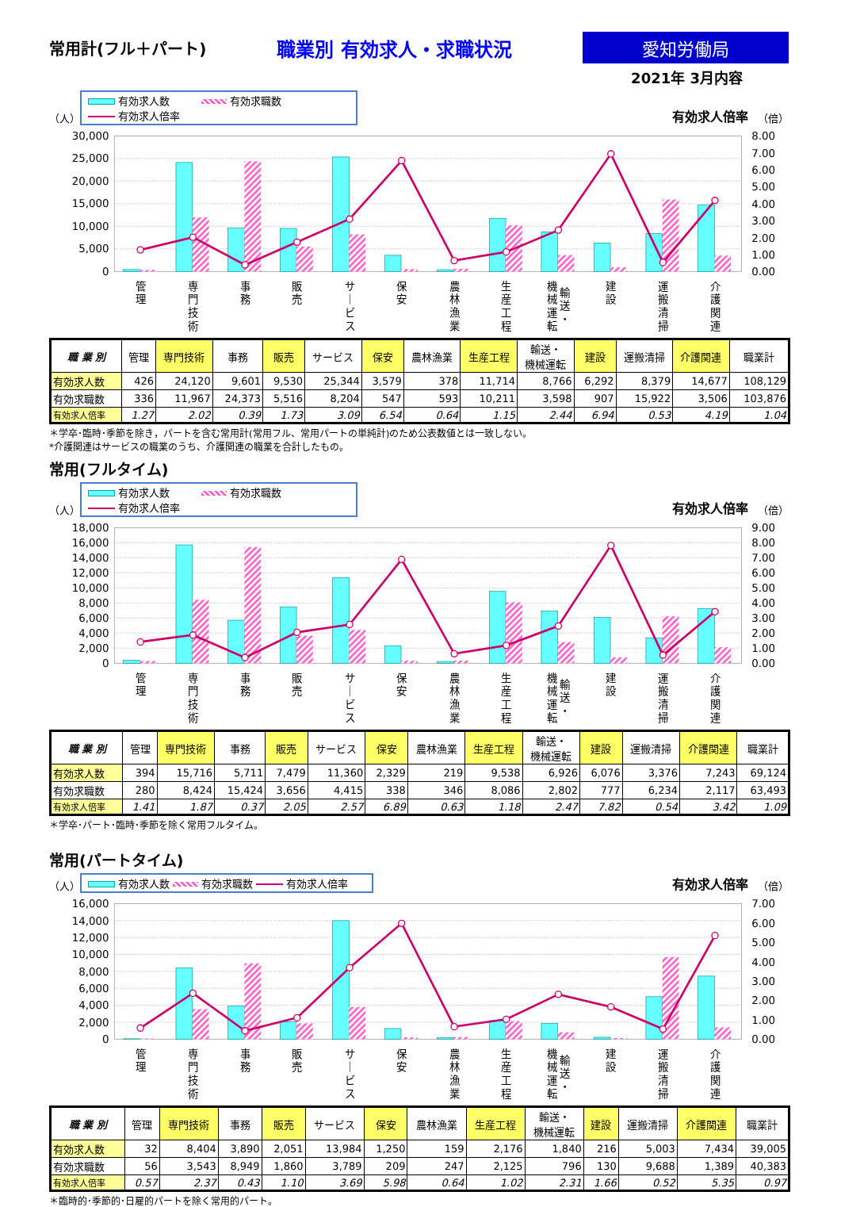常用計(フル＋パート)
職業別 有効求人・求職状況
愛知労働局
2021年 3月内容
（人）
有効求人数 有効求職数
有効求人倍率
有効求人倍率 （倍）
30,000
25,000
20,000
15,000
10,000
5,000
0
8.00
7.00
6.00
5.00
4.00
3.00
2.00
1.00
0.00
管 理
専 門 技 術
事 務
販 売
サ ｜ ビ ス
保 安
農 林 漁 業
生 産 工 程
輸 送 ・
機 械 運 転
建 設
運 搬 清 掃
介 護 関 連
| 職 業 別 | 管理 | 専門技術 | 事務 | 販売 | サービス | 保安 | 農林漁業 | 生産工程 | 輸送・ 機械運転 | 建設 | 運搬清掃 | 介護関連 | 職業計 |
| --- | --- | --- | --- | --- | --- | --- | --- | --- | --- | --- | --- | --- | --- |
| 有効求人数 | 426 | 24,120 | 9,601 | 9,530 | 25,344 | 3,579 | 378 | 11,714 | 8,766 | 6,292 | 8,379 | 14,677 | 108,129 |
| 有効求職数 | 336 | 11,967 | 24,373 | 5,516 | 8,204 | 547 | 593 | 10,211 | 3,598 | 907 | 15,922 | 3,506 | 103,876 |
| 有効求人倍率 | 1.27 | 2.02 | 0.39 | 1.73 | 3.09 | 6.54 | 0.64 | 1.15 | 2.44 | 6.94 | 0.53 | 4.19 | 1.04 |
＊学卒･臨時･季節を除き，パートを含む常用計(常用フル、常用パートの単純計)のため公表数値とは一致しない。
*介護関連はサービスの職業のうち、介護関連の職業を合計したもの。
常用(フルタイム)
（人）
有効求人数 有効求職数
有効求人倍率
有効求人倍率 （倍）
18,000
16,000
14,000
12,000
10,000
8,000
6,000
4,000
2,000
0
9.00
8.00
7.00
6.00
5.00
4.00
3.00
2.00
1.00
0.00
管 理
専 門 技 術
事 務
販 売
サ ｜ ビ ス
保 安
農 林 漁 業
生 産 工 程
輸 送 ・
機 械 運 転
建 設
運 搬 清 掃
介 護 関 連
| 職 業 別 | 管理 | 専門技術 | 事務 | 販売 | サービス | 保安 | 農林漁業 | 生産工程 | 輸送・ 機械運転 | 建設 | 運搬清掃 | 介護関連 | 職業計 |
| --- | --- | --- | --- | --- | --- | --- | --- | --- | --- | --- | --- | --- | --- |
| 有効求人数 | 394 | 15,716 | 5,711 | 7,479 | 11,360 | 2,329 | 219 | 9,538 | 6,926 | 6,076 | 3,376 | 7,243 | 69,124 |
| 有効求職数 | 280 | 8,424 | 15,424 | 3,656 | 4,415 | 338 | 346 | 8,086 | 2,802 | 777 | 6,234 | 2,117 | 63,493 |
| 有効求人倍率 | 1.41 | 1.87 | 0.37 | 2.05 | 2.57 | 6.89 | 0.63 | 1.18 | 2.47 | 7.82 | 0.54 | 3.42 | 1.09 |
＊学卒･パート･臨時･季節を除く常用フルタイム。
常用(パートタイム)
（人）
有効求人数 有効求職数 有効求人倍率
有効求人倍率 （倍）
16,000
14,000
12,000
10,000
8,000
6,000
4,000
2,000
0
7.00
6.00
5.00
4.00
3.00
2.00
1.00
0.00
管 理
専 門 技 術
事 務
販 売
サ ｜ ビ ス
保 安
農 林 漁 業
生 産 工 程
輸 送 ・
機 械 運 転
建 設
運 搬 清 掃
介 護 関 連
| 職 業 別 | 管理 | 専門技術 | 事務 | 販売 | サービス | 保安 | 農林漁業 | 生産工程 | 輸送・ 機械運転 | 建設 | 運搬清掃 | 介護関連 | 職業計 |
| --- | --- | --- | --- | --- | --- | --- | --- | --- | --- | --- | --- | --- | --- |
| 有効求人数 | 32 | 8,404 | 3,890 | 2,051 | 13,984 | 1,250 | 159 | 2,176 | 1,840 | 216 | 5,003 | 7,434 | 39,005 |
| 有効求職数 | 56 | 3,543 | 8,949 | 1,860 | 3,789 | 209 | 247 | 2,125 | 796 | 130 | 9,688 | 1,389 | 40,383 |
| 有効求人倍率 | 0.57 | 2.37 | 0.43 | 1.10 | 3.69 | 5.98 | 0.64 | 1.02 | 2.31 | 1.66 | 0.52 | 5.35 | 0.97 |
＊臨時的･季節的･日雇的パートを除く常用的パート。